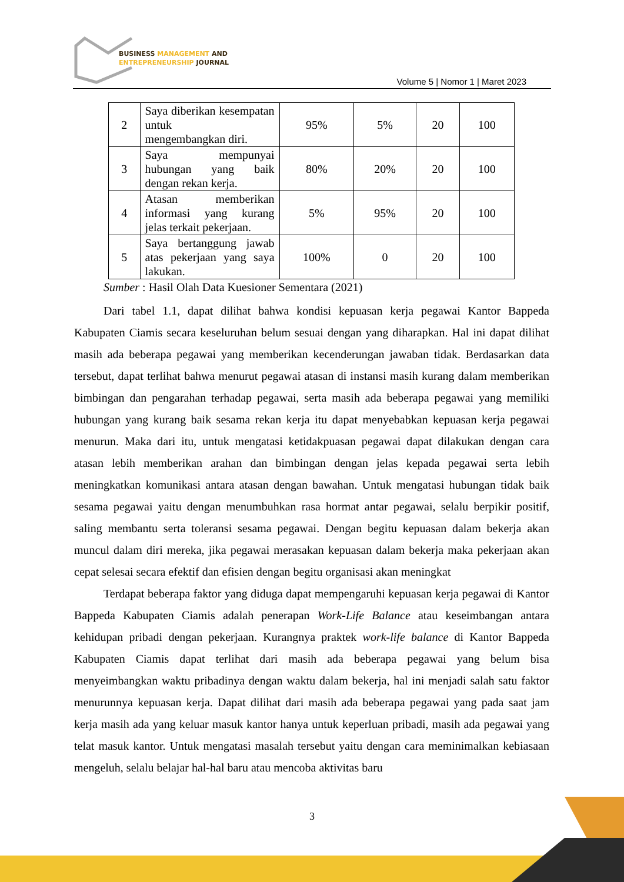BUSINESS MANAGEMENT AND
ENTREPRENEURSHIP JOURNAL
Volume 5 | Nomor 1 | Maret 2023
| 2 | Saya diberikan kesempatan untuk mengembangkan diri. | 95% | 5% | 20 | 100 |
| 3 | Saya mempunyai hubungan yang baik dengan rekan kerja. | 80% | 20% | 20 | 100 |
| 4 | Atasan memberikan informasi yang kurang jelas terkait pekerjaan. | 5% | 95% | 20 | 100 |
| 5 | Saya bertanggung jawab atas pekerjaan yang saya lakukan. | 100% | 0 | 20 | 100 |
Sumber : Hasil Olah Data Kuesioner Sementara (2021)
Dari tabel 1.1, dapat dilihat bahwa kondisi kepuasan kerja pegawai Kantor Bappeda Kabupaten Ciamis secara keseluruhan belum sesuai dengan yang diharapkan. Hal ini dapat dilihat masih ada beberapa pegawai yang memberikan kecenderungan jawaban tidak. Berdasarkan data tersebut, dapat terlihat bahwa menurut pegawai atasan di instansi masih kurang dalam memberikan bimbingan dan pengarahan terhadap pegawai, serta masih ada beberapa pegawai yang memiliki hubungan yang kurang baik sesama rekan kerja itu dapat menyebabkan kepuasan kerja pegawai menurun. Maka dari itu, untuk mengatasi ketidakpuasan pegawai dapat dilakukan dengan cara atasan lebih memberikan arahan dan bimbingan dengan jelas kepada pegawai serta lebih meningkatkan komunikasi antara atasan dengan bawahan. Untuk mengatasi hubungan tidak baik sesama pegawai yaitu dengan menumbuhkan rasa hormat antar pegawai, selalu berpikir positif, saling membantu serta toleransi sesama pegawai. Dengan begitu kepuasan dalam bekerja akan muncul dalam diri mereka, jika pegawai merasakan kepuasan dalam bekerja maka pekerjaan akan cepat selesai secara efektif dan efisien dengan begitu organisasi akan meningkat
Terdapat beberapa faktor yang diduga dapat mempengaruhi kepuasan kerja pegawai di Kantor Bappeda Kabupaten Ciamis adalah penerapan Work-Life Balance atau keseimbangan antara kehidupan pribadi dengan pekerjaan. Kurangnya praktek work-life balance di Kantor Bappeda Kabupaten Ciamis dapat terlihat dari masih ada beberapa pegawai yang belum bisa menyeimbangkan waktu pribadinya dengan waktu dalam bekerja, hal ini menjadi salah satu faktor menurunnya kepuasan kerja. Dapat dilihat dari masih ada beberapa pegawai yang pada saat jam kerja masih ada yang keluar masuk kantor hanya untuk keperluan pribadi, masih ada pegawai yang telat masuk kantor. Untuk mengatasi masalah tersebut yaitu dengan cara meminimalkan kebiasaan mengeluh, selalu belajar hal-hal baru atau mencoba aktivitas baru
3